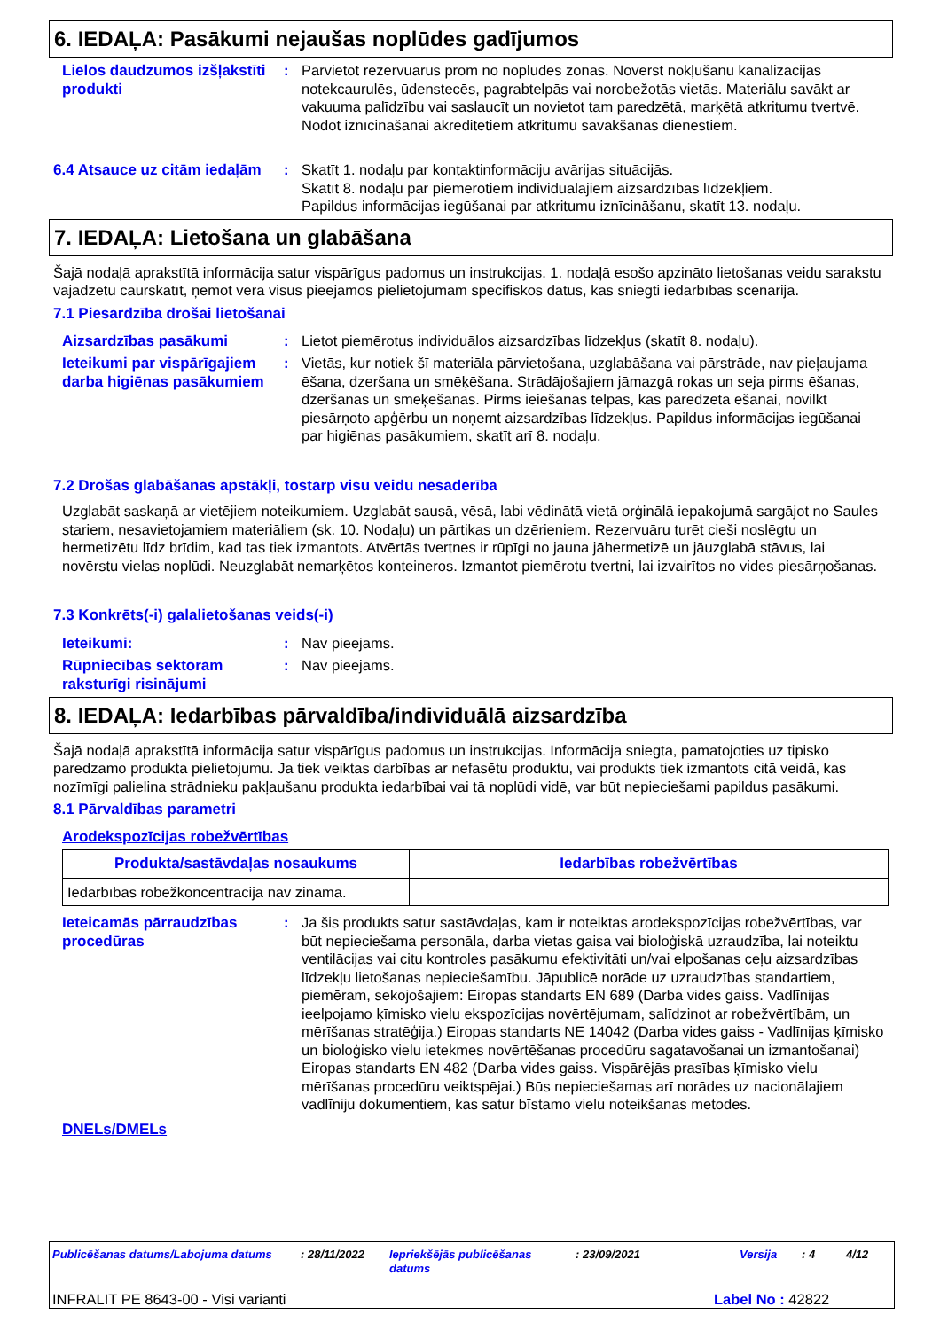6. IEDAĻA: Pasākumi nejaušas noplūdes gadījumos
Lielos daudzumos izšļakstīti produkti
: Pārvietot rezervuārus prom no noplūdes zonas. Novērst nokļūšanu kanalizācijas notekcaurulēs, ūdenstecēs, pagrabtelpās vai norobežotās vietās. Materiālu savākt ar vakuuma palīdzību vai saslaucīt un novietot tam paredzētā, marķētā atkritumu tvertvē. Nodot iznīcināšanai akreditētiem atkritumu savākšanas dienestiem.
6.4 Atsauce uz citām iedaļām
: Skatīt 1. nodaļu par kontaktinformāciju avārijas situācijās.
Skatīt 8. nodaļu par piemērotiem individuālajiem aizsardzības līdzekļiem.
Papildus informācijas iegūšanai par atkritumu iznīcināšanu, skatīt 13. nodaļu.
7. IEDAĻA: Lietošana un glabāšana
Šajā nodaļā aprakstītā informācija satur vispārīgus padomus un instrukcijas. 1. nodaļā esošo apzināto lietošanas veidu sarakstu vajadzētu caurskatīt, ņemot vērā visus pieejamos pielietojumam specifiskos datus, kas sniegti iedarbības scenārijā.
7.1 Piesardzība drošai lietošanai
Aizsardzības pasākumi
: Lietot piemērotus individuālos aizsardzības līdzekļus (skatīt 8. nodaļu).
Ieteikumi par vispārīgajiem darba higiēnas pasākumiem
: Vietās, kur notiek šī materiāla pārvietošana, uzglabāšana vai pārstrāde, nav pieļaujama ēšana, dzeršana un smēķēšana. Strādājošajiem jāmazgā rokas un seja pirms ēšanas, dzeršanas un smēķēšanas. Pirms ieiešanas telpās, kas paredzēta ēšanai, novilkt piesārņoto apģērbu un noņemt aizsardzības līdzekļus. Papildus informācijas iegūšanai par higiēnas pasākumiem, skatīt arī 8. nodaļu.
7.2 Drošas glabāšanas apstākļi, tostarp visu veidu nesaderība
Uzglabāt saskaņā ar vietējiem noteikumiem. Uzglabāt sausā, vēsā, labi vēdinātā vietā orģinālā iepakojumā sargājot no Saules stariem, nesavietojamiem materiāliem (sk. 10. Nodaļu) un pārtikas un dzērieniem. Rezervuāru turēt cieši noslēgtu un hermetizētu līdz brīdim, kad tas tiek izmantots. Atvērtās tvertnes ir rūpīgi no jauna jāhermetizē un jāuzglabā stāvus, lai novērstu vielas noplūdi. Neuzglabāt nemarķētos konteineros. Izmantot piemērotu tvertni, lai izvairītos no vides piesārņošanas.
7.3 Konkrēts(-i) galalietošanas veids(-i)
Ieteikumi:
: Nav pieejams.
Rūpniecības sektoram raksturīgi risinājumi
: Nav pieejams.
8. IEDAĻA: Iedarbības pārvaldība/individuālā aizsardzība
Šajā nodaļā aprakstītā informācija satur vispārīgus padomus un instrukcijas. Informācija sniegta, pamatojoties uz tipisko paredzamo produkta pielietojumu. Ja tiek veiktas darbības ar nefasētu produktu, vai produkts tiek izmantots citā veidā, kas nozīmīgi palielina strādnieku pakļaušanu produkta iedarbībai vai tā noplūdi vidē, var būt nepieciešami papildus pasākumi.
8.1 Pārvaldības parametri
Arodekspozīcijas robežvērtības
| Produkta/sastāvdaļas nosaukums | Iedarbības robežvērtības |
| --- | --- |
| Iedarbības robežkoncentrācija nav zināma. | |
Ieteicamās pārraudzības procedūras
: Ja šis produkts satur sastāvdaļas, kam ir noteiktas arodekspozīcijas robežvērtības, var būt nepieciešama personāla, darba vietas gaisa vai bioloģiskā uzraudzība, lai noteiktu ventilācijas vai citu kontroles pasākumu efektivitāti un/vai elpošanas ceļu aizsardzības līdzekļu lietošanas nepieciešamību. Jāpublicē norāde uz uzraudzības standartiem, piemēram, sekojošajiem: Eiropas standarts EN 689 (Darba vides gaiss. Vadlīnijas ieelpojamo ķīmisko vielu ekspozīcijas novērtējumam, salīdzinot ar robežvērtībām, un mērīšanas stratēģija.) Eiropas standarts NE 14042 (Darba vides gaiss - Vadlīnijas ķīmisko un bioloģisko vielu ietekmes novērtēšanas procedūru sagatavošanai un izmantošanai) Eiropas standarts EN 482 (Darba vides gaiss. Vispārējās prasības ķīmisko vielu mērīšanas procedūru veiktspējai.) Būs nepieciešamas arī norādes uz nacionālajiem vadlīniju dokumentiem, kas satur bīstamo vielu noteikšanas metodes.
DNELs/DMELs
Publicēšanas datums/Labojuma datums: 28/11/2022 Iepriekšējās publicēšanas datums: 23/09/2021 Versija: 4 4/12
INFRALIT PE 8643-00 - Visi varianti Label No : 42822